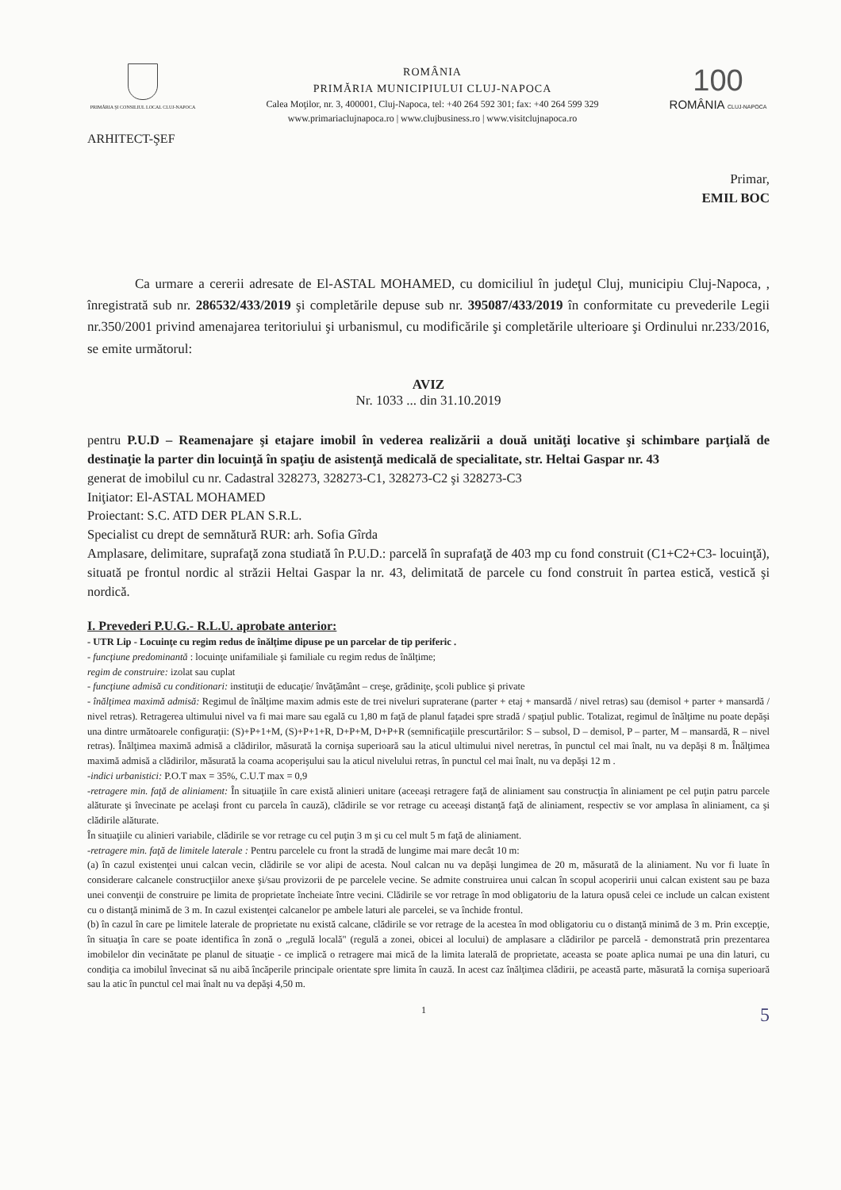PRIMĂRIA ŞI CONSILIUL LOCAL CLUJ-NAPOCA
ROMÂNIA
PRIMĂRIA MUNICIPIULUI CLUJ-NAPOCA
Calea Moţilor, nr. 3, 400001, Cluj-Napoca, tel: +40 264 592 301; fax: +40 264 599 329
www.primariaclujnapoca.ro | www.clujbusiness.ro | www.visitclujnapoca.ro
100
ROMÂNIA CLUJ-NAPOCA
ARHITECT-ŞEF
Primar,
EMIL BOC
Ca urmare a cererii adresate de El-ASTAL MOHAMED, cu domiciliul în judeţul Cluj, municipiu Cluj-Napoca, , înregistrată sub nr. 286532/433/2019 şi completările depuse sub nr. 395087/433/2019 în conformitate cu prevederile Legii nr.350/2001 privind amenajarea teritoriului şi urbanismul, cu modificările şi completările ulterioare şi Ordinului nr.233/2016, se emite următorul:
AVIZ
Nr. 1033 ... din 31.10.2019
pentru P.U.D – Reamenajare şi etajare imobil în vederea realizării a două unităţi locative şi schimbare parţială de destinaţie la parter din locuinţă în spaţiu de asistenţă medicală de specialitate, str. Heltai Gaspar nr. 43
generat de imobilul cu nr. Cadastral 328273, 328273-C1, 328273-C2 şi 328273-C3
Iniţiator: El-ASTAL MOHAMED
Proiectant: S.C. ATD DER PLAN S.R.L.
Specialist cu drept de semnătură RUR: arh. Sofia Gîrda
Amplasare, delimitare, suprafaţă zona studiată în P.U.D.: parcelă în suprafaţă de 403 mp cu fond construit (C1+C2+C3- locuinţă), situată pe frontul nordic al străzii Heltai Gaspar la nr. 43, delimitată de parcele cu fond construit în partea estică, vestică şi nordică.
I. Prevederi P.U.G.- R.L.U. aprobate anterior:
- UTR Lip - Locuinţe cu regim redus de înălţime dipuse pe un parcelar de tip periferic .
- funcţiune predominantă : locuinţe unifamiliale şi familiale cu regim redus de înălţime;
regim de construire: izolat sau cuplat
- funcţiune admisă cu conditionari: instituţii de educaţie/ învăţământ – creşe, grădiniţe, şcoli publice şi private
- înălţimea maximă admisă: Regimul de înălţime maxim admis este de trei niveluri supraterane (parter + etaj + mansardă / nivel retras) sau (demisol + parter + mansardă / nivel retras). Retragerea ultimului nivel va fi mai mare sau egală cu 1,80 m faţă de planul faţadei spre stradă / spaţiul public. Totalizat, regimul de înălţime nu poate depăşi una dintre următoarele configuraţii: (S)+P+1+M, (S)+P+1+R, D+P+M, D+P+R (semnificaţiile prescurtărilor: S – subsol, D – demisol, P – parter, M – mansardă, R – nivel retras). Înălţimea maximă admisă a clădirilor, măsurată la cornişa superioară sau la aticul ultimului nivel neretras, în punctul cel mai înalt, nu va depăşi 8 m. Înălţimea maximă admisă a clădirilor, măsurată la coama acoperişului sau la aticul nivelului retras, în punctul cel mai înalt, nu va depăşi 12 m .
-indici urbanistici: P.O.T max = 35%, C.U.T max = 0,9
-retragere min. faţă de aliniament: În situaţiile în care există alinieri unitare (aceeaşi retragere faţă de aliniament sau construcţia în aliniament pe cel puţin patru parcele alăturate şi învecinate pe acelaşi front cu parcela în cauză), clădirile se vor retrage cu aceeaşi distanţă faţă de aliniament, respectiv se vor amplasa în aliniament, ca şi clădirile alăturate.
În situaţiile cu alinieri variabile, clădirile se vor retrage cu cel puţin 3 m şi cu cel mult 5 m faţă de aliniament.
-retragere min. faţă de limitele laterale : Pentru parcelele cu front la stradă de lungime mai mare decât 10 m:
(a) în cazul existenţei unui calcan vecin, clădirile se vor alipi de acesta. Noul calcan nu va depăşi lungimea de 20 m, măsurată de la aliniament. Nu vor fi luate în considerare calcanele construcţiilor anexe şi/sau provizorii de pe parcelele vecine. Se admite construirea unui calcan în scopul acoperirii unui calcan existent sau pe baza unei convenţii de construire pe limita de proprietate încheiate între vecini. Clădirile se vor retrage în mod obligatoriu de la latura opusă celei ce include un calcan existent cu o distanţă minimă de 3 m. In cazul existenţei calcanelor pe ambele laturi ale parcelei, se va închide frontul.
(b) în cazul în care pe limitele laterale de proprietate nu există calcane, clădirile se vor retrage de la acestea în mod obligatoriu cu o distanţă minimă de 3 m. Prin excepţie, în situaţia în care se poate identifica în zonă o „regulă locală" (regulă a zonei, obicei al locului) de amplasare a clădirilor pe parcelă - demonstrată prin prezentarea imobilelor din vecinătate pe planul de situaţie - ce implică o retragere mai mică de la limita laterală de proprietate, aceasta se poate aplica numai pe una din laturi, cu condiţia ca imobilul învecinat să nu aibă încăperile principale orientate spre limita în cauză. In acest caz înălţimea clădirii, pe această parte, măsurată la cornişa superioară sau la atic în punctul cel mai înalt nu va depăşi 4,50 m.
1 5